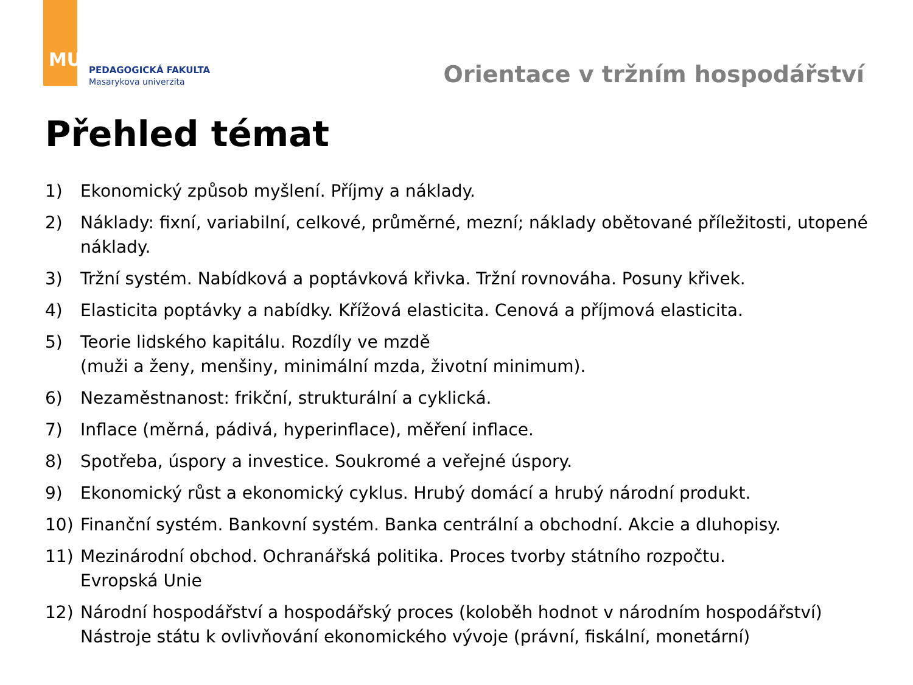MU
PEDAGOGICKÁ FAKULTA
Masarykova univerzita
Orientace v tržním hospodářství
Přehled témat
1) Ekonomický způsob myšlení. Příjmy a náklady.
2) Náklady: fixní, variabilní, celkové, průměrné, mezní; náklady obětované příležitosti, utopené náklady.
3) Tržní systém. Nabídková a poptávková křivka. Tržní rovnováha. Posuny křivek.
4) Elasticita poptávky a nabídky. Křížová elasticita. Cenová a příjmová elasticita.
5) Teorie lidského kapitálu. Rozdíly ve mzdě
(muži a ženy, menšiny, minimální mzda, životní minimum).
6) Nezaměstnanost: frikční, strukturální a cyklická.
7) Inflace (měrná, pádivá, hyperinflace), měření inflace.
8) Spotřeba, úspory a investice. Soukromé a veřejné úspory.
9) Ekonomický růst a ekonomický cyklus. Hrubý domácí a hrubý národní produkt.
10) Finanční systém. Bankovní systém. Banka centrální a obchodní. Akcie a dluhopisy.
11) Mezinárodní obchod. Ochranářská politika. Proces tvorby státního rozpočtu.
Evropská Unie
12) Národní hospodářství a hospodářský proces (koloběh hodnot v národním hospodářství)
Nástroje státu k ovlivňování ekonomického vývoje (právní, fiskální, monetární)